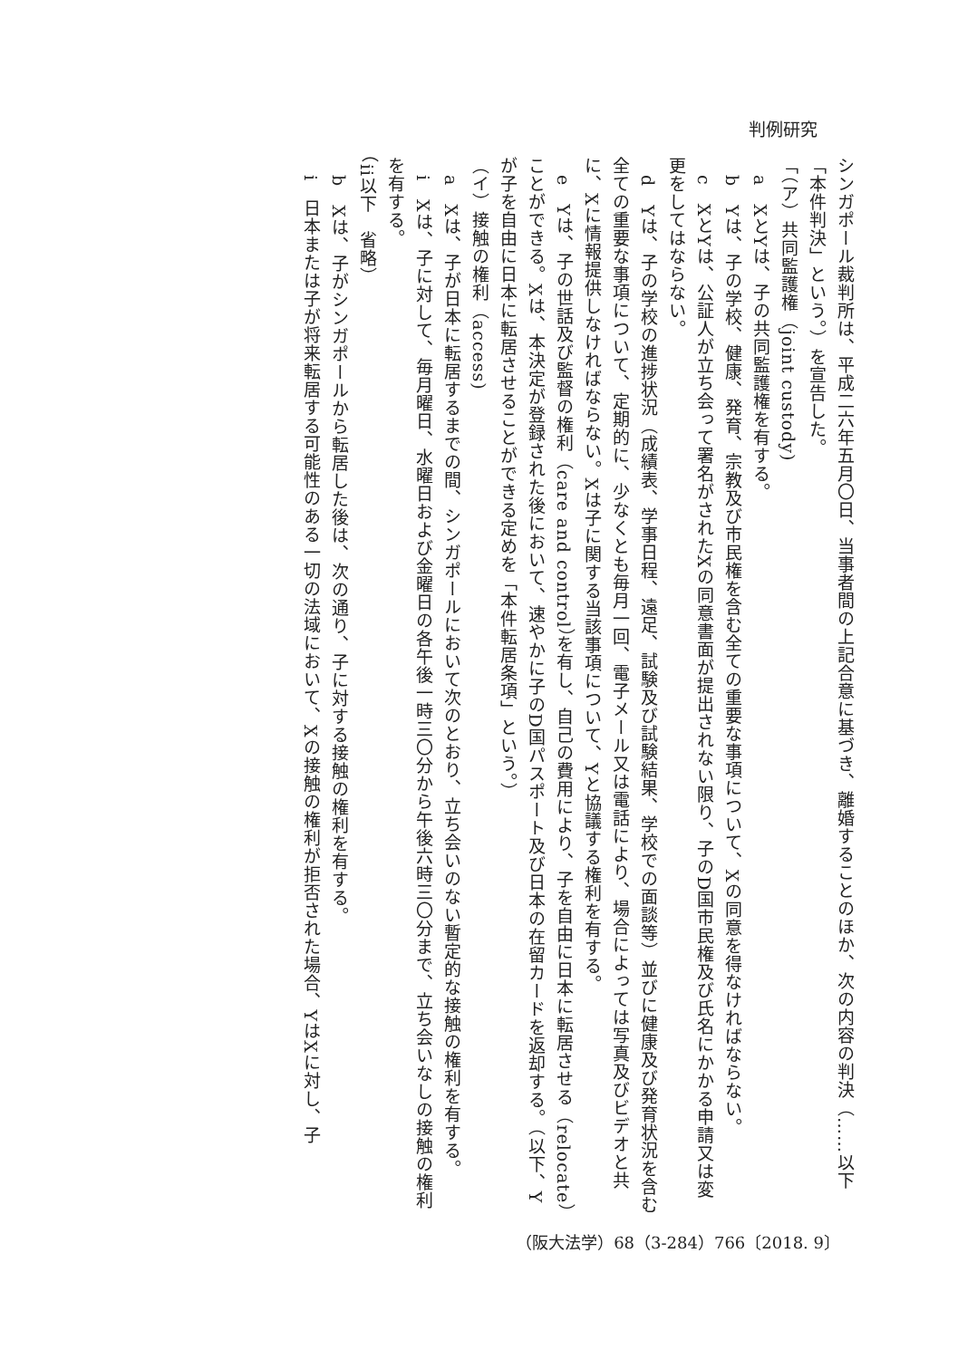判例研究
シンガポール裁判所は、平成二六年五月〇日、当事者間の上記合意に基づき、離婚することのほか、次の内容の判決（……以下「本件判決」という。）を宣告した。
「（ア）共同監護権（joint custody)
　a　XとYは、子の共同監護権を有する。
　b　Yは、子の学校、健康、発育、宗教及び市民権を含む全ての重要な事項について、Xの同意を得なければならない。
　c　XとYは、公証人が立ち会って署名がされたXの同意書面が提出されない限り、子のD国市民権及び氏名にかかる申請又は変更をしてはならない。
　d　Yは、子の学校の進捗状況（成績表、学事日程、遠足、試験及び試験結果、学校での面談等）並びに健康及び発育状況を含む全ての重要な事項について、定期的に、少なくとも毎月一回、電子メール又は電話により、場合によっては写真及びビデオと共に、Xに情報提供しなければならない。Xは子に関する当該事項について、Yと協議する権利を有する。
　e　Yは、子の世話及び監督の権利（care and control）を有し、自己の費用により、子を自由に日本に転居させる（relocate）ことができる。Xは、本決定が登録された後において、速やかに子のD国パスポート及び日本の在留カードを返却する。（以下、Yが子を自由に日本に転居させることができる定めを「本件転居条項」という。）
（イ）接触の権利（access)
　a　Xは、子が日本に転居するまでの間、シンガポールにおいて次のとおり、立ち会いのない暫定的な接触の権利を有する。
　i　Xは、子に対して、毎月曜日、水曜日および金曜日の各午後一時三〇分から午後六時三〇分まで、立ち会いなしの接触の権利を有する。
（ii以下　省略）
　b　Xは、子がシンガポールから転居した後は、次の通り、子に対する接触の権利を有する。
　i　日本または子が将来転居する可能性のある一切の法域において、Xの接触の権利が拒否された場合、YはXに対し、子
（阪大法学）68（3-284）766〔2018. 9〕